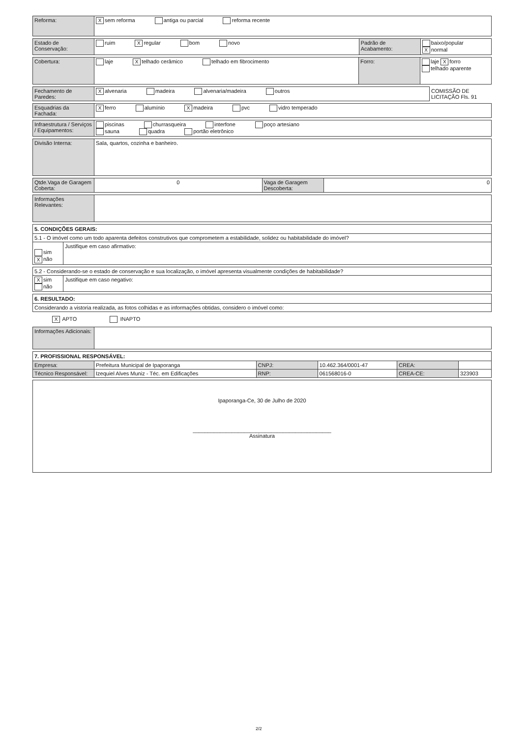| Reforma: | X sem reforma antiga ou parcial reforma recente |
| Estado de Conservação: | ruim X regular bom novo | Padrão de Acabamento: | baixo/popular X normal |
| Cobertura: | laje X telhado cerâmico telhado em fibrocimento | Forro: | laje X forro telhado aparente |
| Fechamento de Paredes: | X alvenaria madeira alvenaria/madeira outros | COMISSÃO DE LICITAÇÃO Fls. 91 |
| Esquadrias da Fachada: | X ferro alumínio X madeira pvc vidro temperado |
| Infraestrutura / Serviços / Equipamentos: | piscinas churrasqueira interfone poço artesiano sauna quadra portão eletrônico |
| Divisão Interna: | Sala, quartos, cozinha e banheiro. |
| Qtde.Vaga de Garagem Coberta: | 0 | Vaga de Garagem Descoberta: | 0 |
| Informações Relevantes: | |
5. CONDIÇÕES GERAIS:
| 5.1 - O imóvel como um todo aparenta defeitos construtivos que comprometem a estabilidade, solidez ou habitabilidade do imóvel? | |
| sim X não | Justifique em caso afirmativo: |
| 5.2 - Considerando-se o estado de conservação e sua localização, o imóvel apresenta visualmente condições de habitabilidade? | |
| X sim não | Justifique em caso negativo: |
6. RESULTADO:
| Considerando a vistoria realizada, as fotos colhidas e as informações obtidas, considero o imóvel como: |
X APTO INAPTO
| Informações Adicionais: | |
7. PROFISSIONAL RESPONSÁVEL:
| Empresa: | Prefeitura Municipal de Ipaporanga | CNPJ: | 10.462.364/0001-47 | CREA: | |
| Técnico Responsável: | Izequiel Alves Muniz - Téc. em Edificações | RNP: | 061568016-0 | CREA-CE: | 323903 |
| Ipaporanga-Ce, 30 de Julho de 2020 ______________________________________________ Assinatura |
2/2